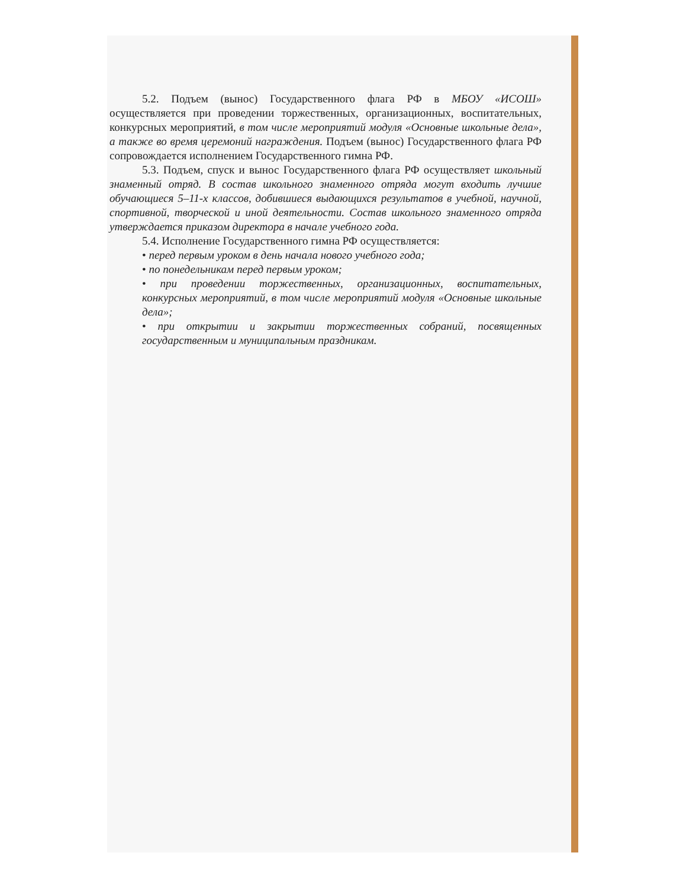5.2. Подъем (вынос) Государственного флага РФ в МБОУ «ИСОШ» осуществляется при проведении торжественных, организационных, воспитательных, конкурсных мероприятий, в том числе мероприятий модуля «Основные школьные дела», а также во время церемоний награждения. Подъем (вынос) Государственного флага РФ сопровождается исполнением Государственного гимна РФ.
5.3. Подъем, спуск и вынос Государственного флага РФ осуществляет школьный знаменный отряд. В состав школьного знаменного отряда могут входить лучшие обучающиеся 5–11-х классов, добившиеся выдающихся результатов в учебной, научной, спортивной, творческой и иной деятельности. Состав школьного знаменного отряда утверждается приказом директора в начале учебного года.
5.4. Исполнение Государственного гимна РФ осуществляется:
• перед первым уроком в день начала нового учебного года;
• по понедельникам перед первым уроком;
• при проведении торжественных, организационных, воспитательных, конкурсных мероприятий, в том числе мероприятий модуля «Основные школьные дела»;
• при открытии и закрытии торжественных собраний, посвященных государственным и муниципальным праздникам.